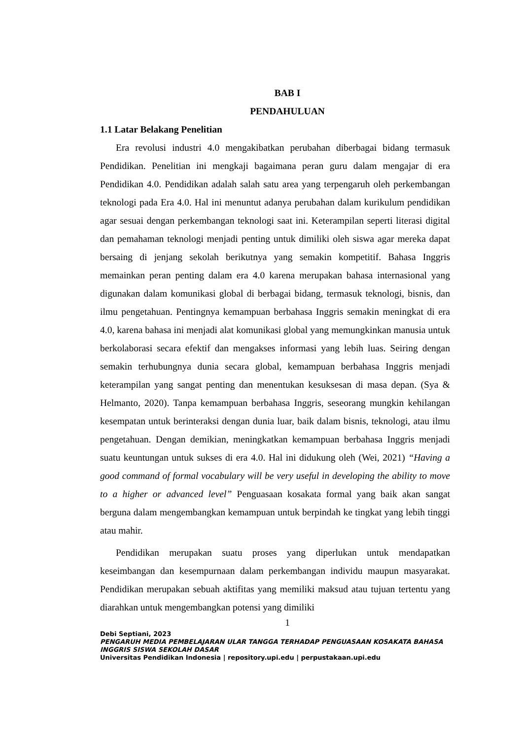BAB I
PENDAHULUAN
1.1 Latar Belakang Penelitian
Era revolusi industri 4.0 mengakibatkan perubahan diberbagai bidang termasuk Pendidikan. Penelitian ini mengkaji bagaimana peran guru dalam mengajar di era Pendidikan 4.0. Pendidikan adalah salah satu area yang terpengaruh oleh perkembangan teknologi pada Era 4.0. Hal ini menuntut adanya perubahan dalam kurikulum pendidikan agar sesuai dengan perkembangan teknologi saat ini. Keterampilan seperti literasi digital dan pemahaman teknologi menjadi penting untuk dimiliki oleh siswa agar mereka dapat bersaing di jenjang sekolah berikutnya yang semakin kompetitif. Bahasa Inggris memainkan peran penting dalam era 4.0 karena merupakan bahasa internasional yang digunakan dalam komunikasi global di berbagai bidang, termasuk teknologi, bisnis, dan ilmu pengetahuan. Pentingnya kemampuan berbahasa Inggris semakin meningkat di era 4.0, karena bahasa ini menjadi alat komunikasi global yang memungkinkan manusia untuk berkolaborasi secara efektif dan mengakses informasi yang lebih luas. Seiring dengan semakin terhubungnya dunia secara global, kemampuan berbahasa Inggris menjadi keterampilan yang sangat penting dan menentukan kesuksesan di masa depan. (Sya & Helmanto, 2020). Tanpa kemampuan berbahasa Inggris, seseorang mungkin kehilangan kesempatan untuk berinteraksi dengan dunia luar, baik dalam bisnis, teknologi, atau ilmu pengetahuan. Dengan demikian, meningkatkan kemampuan berbahasa Inggris menjadi suatu keuntungan untuk sukses di era 4.0. Hal ini didukung oleh (Wei, 2021) “Having a good command of formal vocabulary will be very useful in developing the ability to move to a higher or advanced level” Penguasaan kosakata formal yang baik akan sangat berguna dalam mengembangkan kemampuan untuk berpindah ke tingkat yang lebih tinggi atau mahir.
Pendidikan merupakan suatu proses yang diperlukan untuk mendapatkan keseimbangan dan kesempurnaan dalam perkembangan individu maupun masyarakat. Pendidikan merupakan sebuah aktifitas yang memiliki maksud atau tujuan tertentu yang diarahkan untuk mengembangkan potensi yang dimiliki
1
Debi Septiani, 2023
PENGARUH MEDIA PEMBELAJARAN ULAR TANGGA TERHADAP PENGUASAAN KOSAKATA BAHASA INGGRIS SISWA SEKOLAH DASAR
Universitas Pendidikan Indonesia | repository.upi.edu | perpustakaan.upi.edu